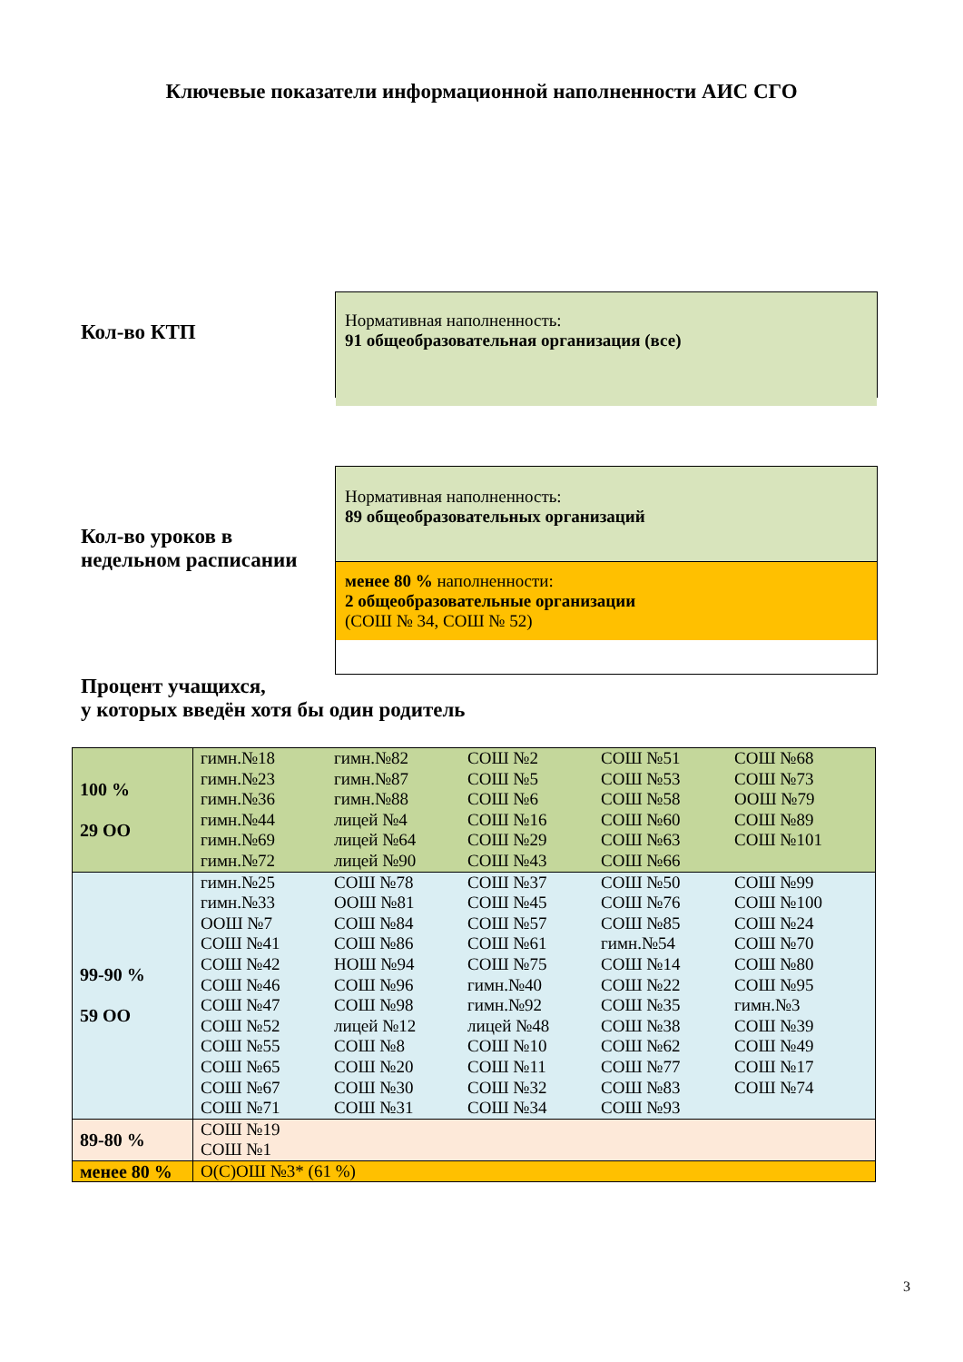Ключевые показатели информационной наполненности АИС СГО
Кол-во КТП
Нормативная наполненность:
91 общеобразовательная организация (все)
Кол-во уроков в недельном расписании
Нормативная наполненность:
89 общеобразовательных организаций
менее 80 % наполненности:
2 общеобразовательные организации
(СОШ № 34, СОШ № 52)
Процент учащихся,
у которых введён хотя бы один родитель
| 100 % 29 ОО | гимн.№18 гимн.№23 гимн.№36 гимн.№44 гимн.№69 гимн.№72 гимн.№82 гимн.№87 гимн.№88 лицей №4 лицей №64 лицей №90 СОШ №2 СОШ №5 СОШ №6 СОШ №16 СОШ №29 СОШ №43 СОШ №51 СОШ №53 СОШ №58 СОШ №60 СОШ №63 СОШ №66 СОШ №68 СОШ №73 ООШ №79 СОШ №89 СОШ №101 |
| 99-90 % 59 ОО | гимн.№25 гимн.№33 ООШ №7 СОШ №41 СОШ №42 СОШ №46 СОШ №47 СОШ №52 СОШ №55 СОШ №65 СОШ №67 СОШ №71 СОШ №78 ООШ №81 СОШ №84 СОШ №86 НОШ №94 СОШ №96 СОШ №98 лицей №12 СОШ №8 СОШ №20 СОШ №30 СОШ №31 СОШ №37 СОШ №45 СОШ №57 СОШ №61 СОШ №75 гимн.№40 гимн.№92 лицей №48 СОШ №10 СОШ №11 СОШ №32 СОШ №34 СОШ №50 СОШ №76 СОШ №85 гимн.№54 СОШ №14 СОШ №22 СОШ №35 СОШ №38 СОШ №62 СОШ №77 СОШ №83 СОШ №93 СОШ №99 СОШ №100 СОШ №24 СОШ №70 СОШ №80 СОШ №95 гимн.№3 СОШ №39 СОШ №49 СОШ №17 СОШ №74 |
| 89-80 % | СОШ №19 СОШ №1 |
| менее 80 % | О(С)ОШ №3* (61 %) |
3